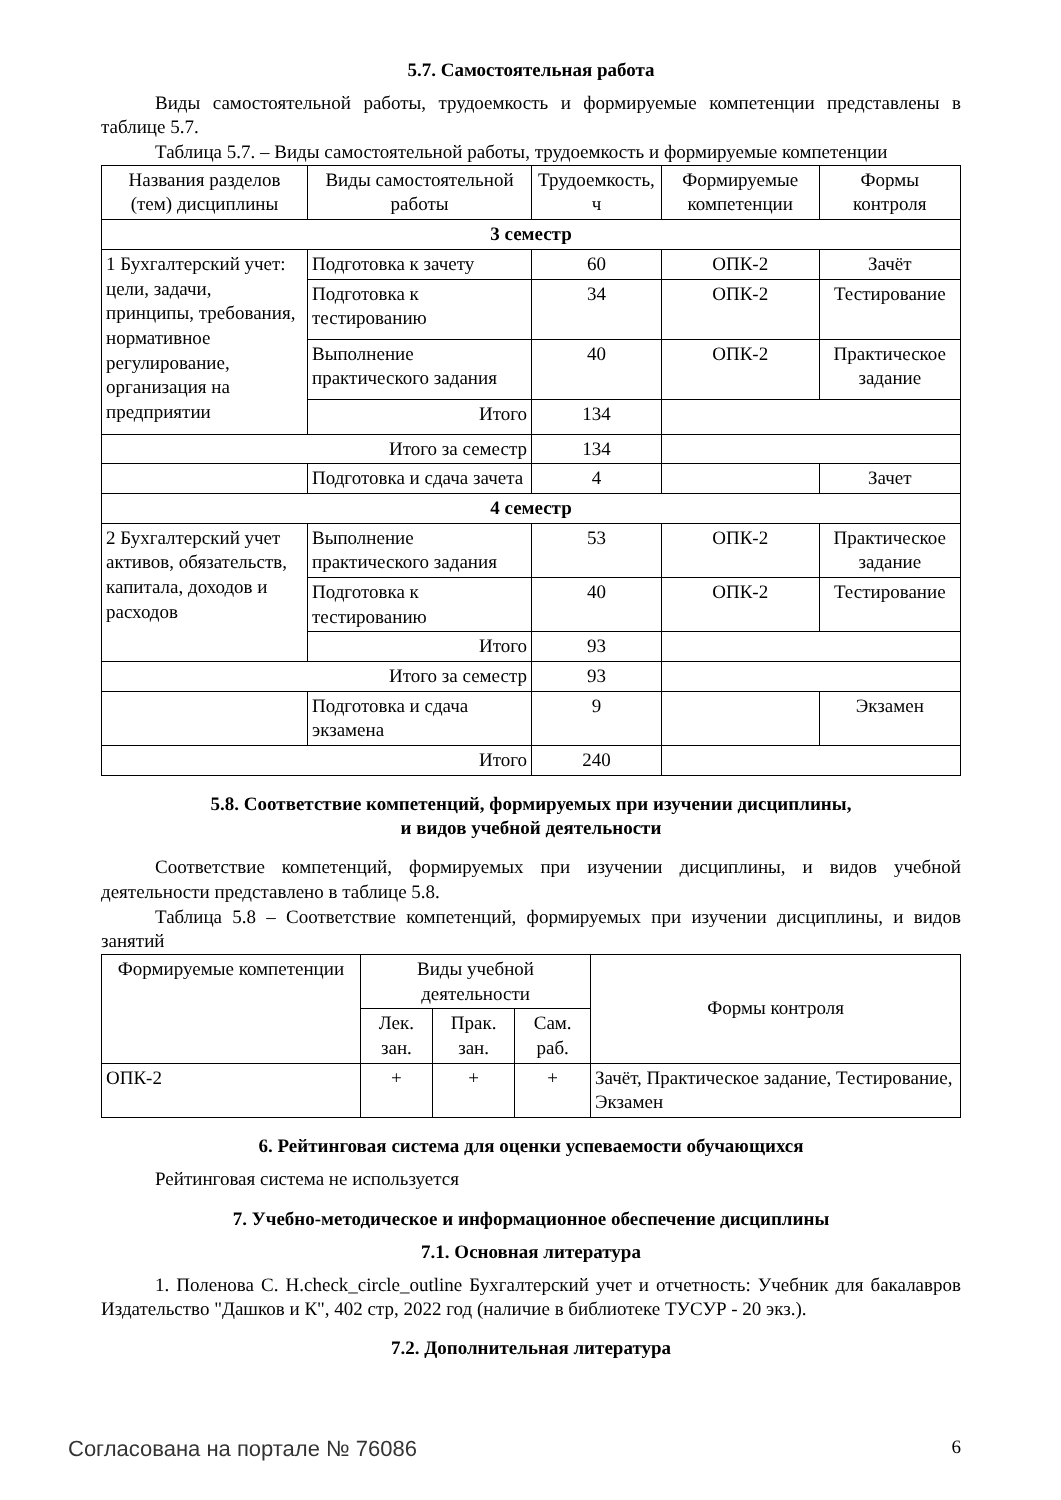5.7. Самостоятельная работа
Виды самостоятельной работы, трудоемкость и формируемые компетенции представлены в таблице 5.7.
Таблица 5.7. – Виды самостоятельной работы, трудоемкость и формируемые компетенции
| Названия разделов (тем) дисциплины | Виды самостоятельной работы | Трудоемкость, ч | Формируемые компетенции | Формы контроля |
| --- | --- | --- | --- | --- |
| 3 семестр | | | | |
| 1 Бухгалтерский учет: цели, задачи, принципы, требования, нормативное регулирование, организация на предприятии | Подготовка к зачету | 60 | ОПК-2 | Зачёт |
| | Подготовка к тестированию | 34 | ОПК-2 | Тестирование |
| | Выполнение практического задания | 40 | ОПК-2 | Практическое задание |
| | Итого | 134 | | |
| Итого за семестр | | 134 | | |
| | Подготовка и сдача зачета | 4 | | Зачет |
| 4 семестр | | | | |
| 2 Бухгалтерский учет активов, обязательств, капитала, доходов и расходов | Выполнение практического задания | 53 | ОПК-2 | Практическое задание |
| | Подготовка к тестированию | 40 | ОПК-2 | Тестирование |
| | Итого | 93 | | |
| Итого за семестр | | 93 | | |
| | Подготовка и сдача экзамена | 9 | | Экзамен |
| Итого | | 240 | | |
5.8. Соответствие компетенций, формируемых при изучении дисциплины,
и видов учебной деятельности
Соответствие компетенций, формируемых при изучении дисциплины, и видов учебной деятельности представлено в таблице 5.8.
Таблица 5.8 – Соответствие компетенций, формируемых при изучении дисциплины, и видов занятий
| Формируемые компетенции | Виды учебной деятельности | | | Формы контроля |
| --- | --- | --- | --- | --- |
| | Лек. зан. | Прак. зан. | Сам. раб. | |
| ОПК-2 | + | + | + | Зачёт, Практическое задание, Тестирование, Экзамен |
6. Рейтинговая система для оценки успеваемости обучающихся
Рейтинговая система не используется
7. Учебно-методическое и информационное обеспечение дисциплины
7.1. Основная литература
1. Поленова С. Н.check_circle_outline Бухгалтерский учет и отчетность: Учебник для бакалавров Издательство "Дашков и К", 402 стр, 2022 год (наличие в библиотеке ТУСУР - 20 экз.).
7.2. Дополнительная литература
Согласована на портале № 76086 6